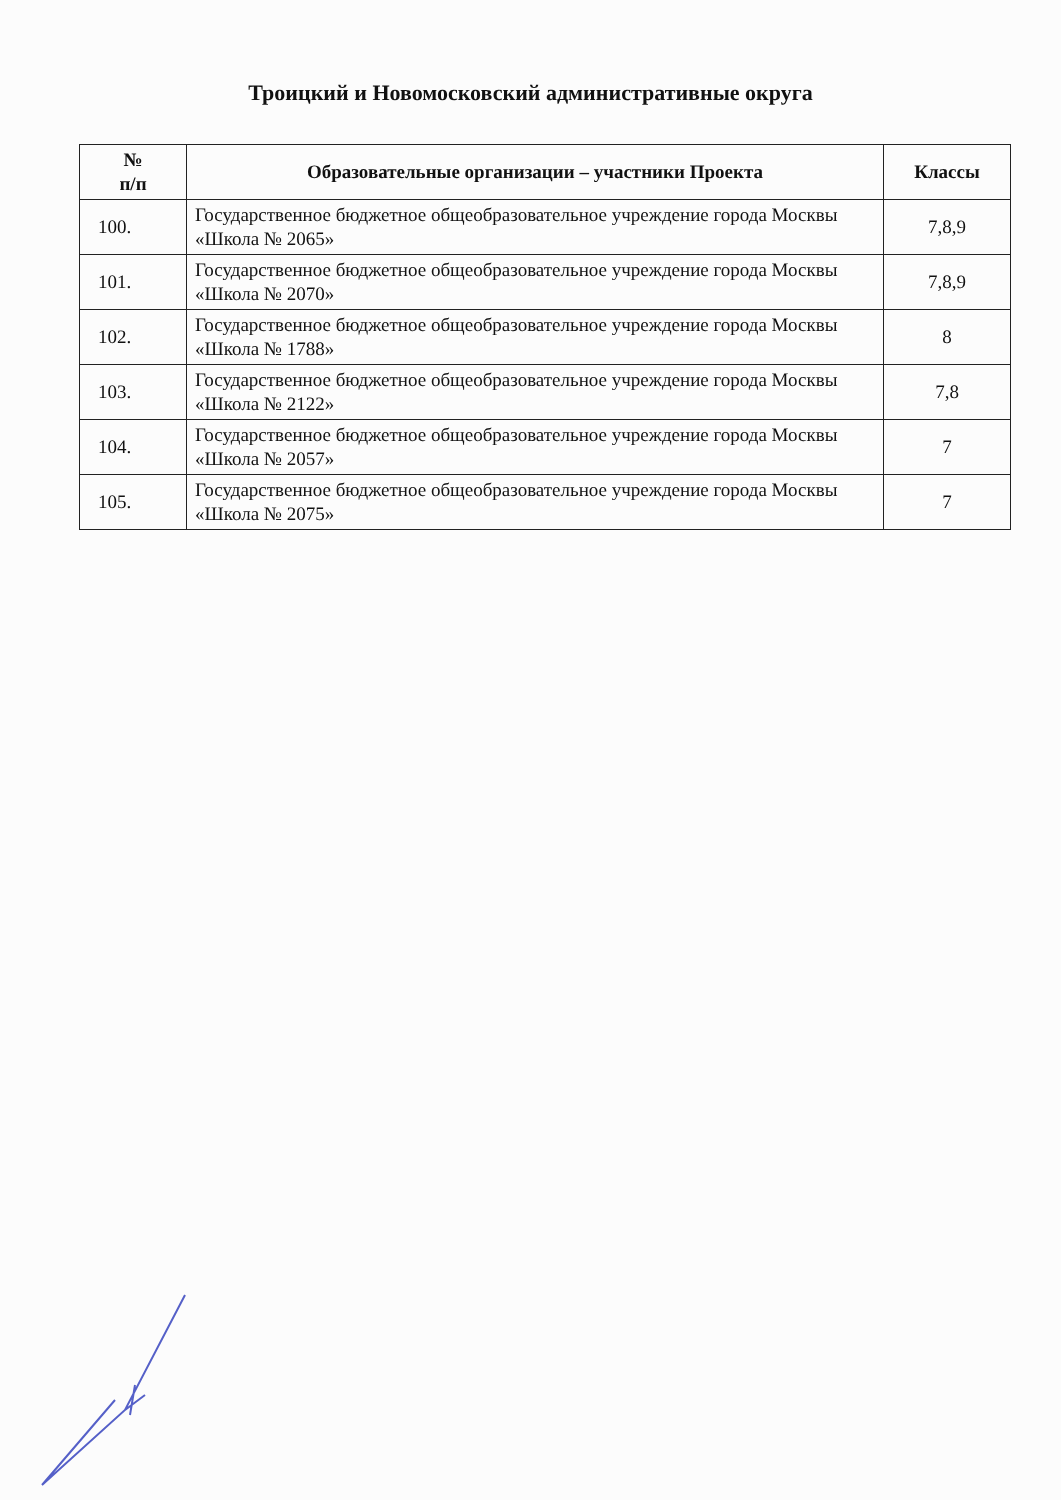Троицкий и Новомосковский административные округа
| № п/п | Образовательные организации – участники Проекта | Классы |
| --- | --- | --- |
| 100. | Государственное бюджетное общеобразовательное учреждение города Москвы «Школа № 2065» | 7,8,9 |
| 101. | Государственное бюджетное общеобразовательное учреждение города Москвы «Школа № 2070» | 7,8,9 |
| 102. | Государственное бюджетное общеобразовательное учреждение города Москвы «Школа № 1788» | 8 |
| 103. | Государственное бюджетное общеобразовательное учреждение города Москвы «Школа № 2122» | 7,8 |
| 104. | Государственное бюджетное общеобразовательное учреждение города Москвы «Школа № 2057» | 7 |
| 105. | Государственное бюджетное общеобразовательное учреждение города Москвы «Школа № 2075» | 7 |